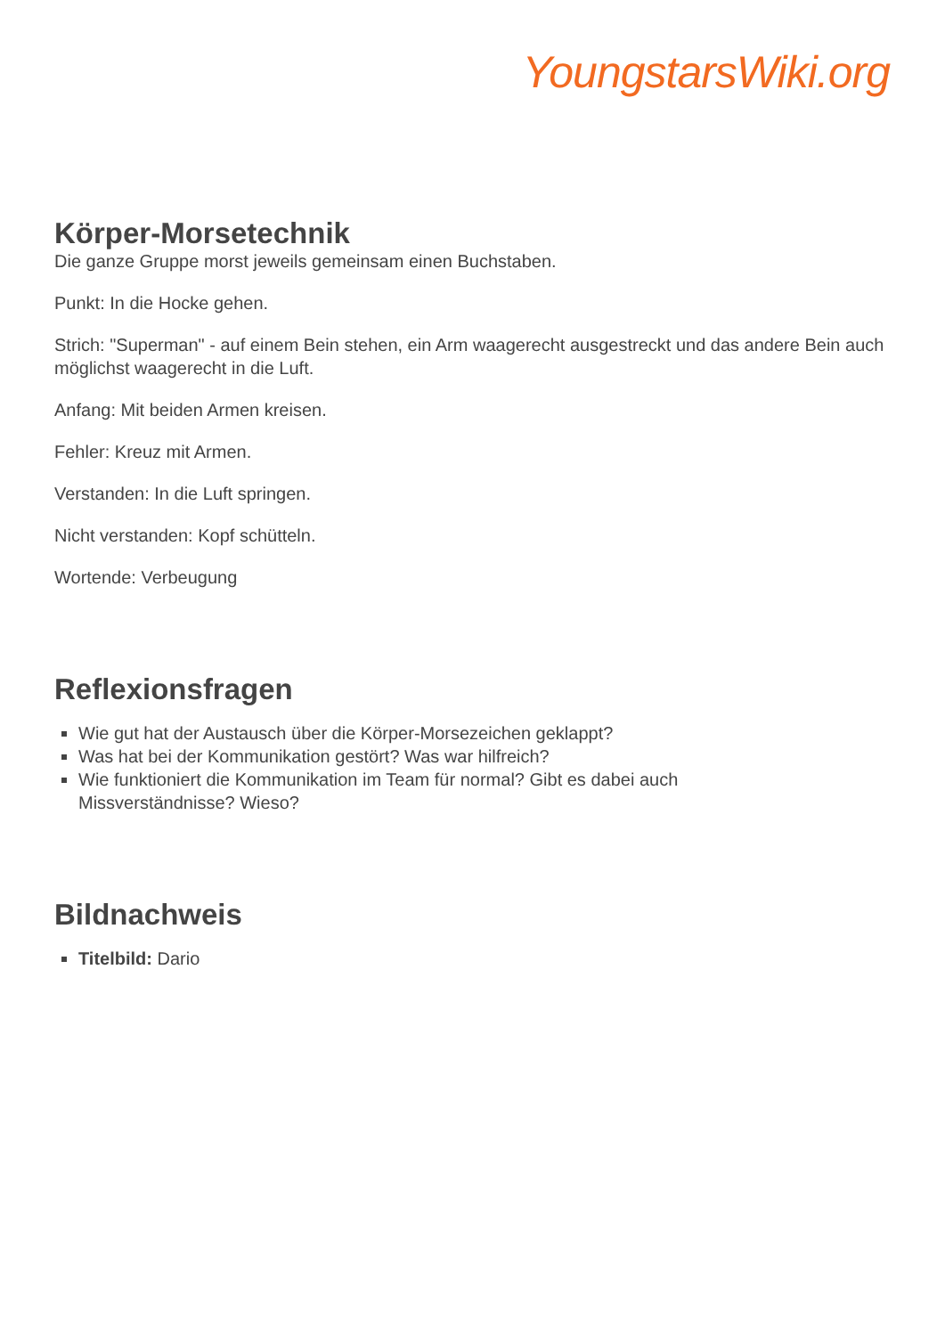YoungstarsWiki.org
Körper-Morsetechnik
Die ganze Gruppe morst jeweils gemeinsam einen Buchstaben.
Punkt: In die Hocke gehen.
Strich: "Superman" - auf einem Bein stehen, ein Arm waagerecht ausgestreckt und das andere Bein auch möglichst waagerecht in die Luft.
Anfang: Mit beiden Armen kreisen.
Fehler: Kreuz mit Armen.
Verstanden: In die Luft springen.
Nicht verstanden: Kopf schütteln.
Wortende: Verbeugung
Reflexionsfragen
Wie gut hat der Austausch über die Körper-Morsezeichen geklappt?
Was hat bei der Kommunikation gestört? Was war hilfreich?
Wie funktioniert die Kommunikation im Team für normal? Gibt es dabei auch
Missverständnisse? Wieso?
Bildnachweis
Titelbild: Dario